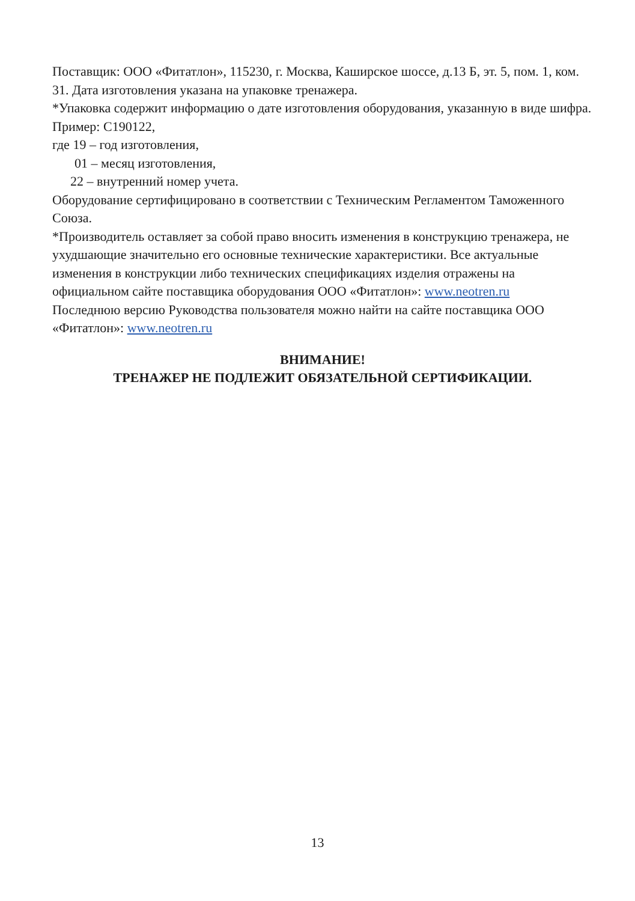Поставщик: ООО «Фитатлон», 115230, г. Москва, Каширское шоссе, д.13 Б, эт. 5, пом. 1, ком. 31. Дата изготовления указана на упаковке тренажера.
*Упаковка содержит информацию о дате изготовления оборудования, указанную в виде шифра. Пример: С190122,
где 19 – год изготовления,
01 – месяц изготовления,
22 – внутренний номер учета.
Оборудование сертифицировано в соответствии с Техническим Регламентом Таможенного Союза.
*Производитель оставляет за собой право вносить изменения в конструкцию тренажера, не ухудшающие значительно его основные технические характеристики. Все актуальные изменения в конструкции либо технических спецификациях изделия отражены на официальном сайте поставщика оборудования ООО «Фитатлон»: www.neotren.ru
Последнюю версию Руководства пользователя можно найти на сайте поставщика ООО «Фитатлон»: www.neotren.ru
ВНИМАНИЕ!
ТРЕНАЖЕР НЕ ПОДЛЕЖИТ ОБЯЗАТЕЛЬНОЙ СЕРТИФИКАЦИИ.
13